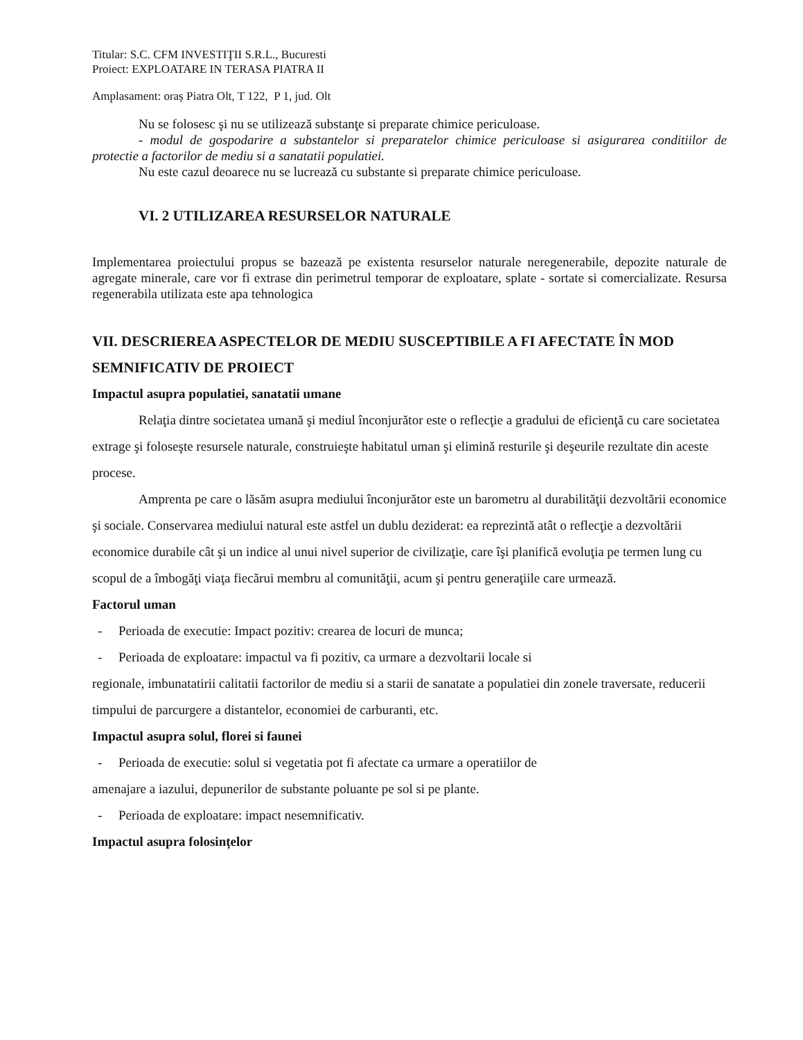Titular: S.C. CFM INVESTIŢII S.R.L., Bucuresti
Proiect: EXPLOATARE IN TERASA PIATRA II
Amplasament: oraș Piatra Olt, T 122, P 1, jud. Olt
Nu se folosesc şi nu se utilizează substanţe si preparate chimice periculoase.
- modul de gospodarire a substantelor si preparatelor chimice periculoase si asigurarea conditiilor de protectie a factorilor de mediu si a sanatatii populatiei.
Nu este cazul deoarece nu se lucrează cu substante si preparate chimice periculoase.
VI. 2 UTILIZAREA RESURSELOR NATURALE
Implementarea proiectului propus se bazează pe existenta resurselor naturale neregenerabile, depozite naturale de agregate minerale, care vor fi extrase din perimetrul temporar de exploatare, splate - sortate si comercializate. Resursa regenerabila utilizata este apa tehnologica
VII. DESCRIEREA ASPECTELOR DE MEDIU SUSCEPTIBILE A FI AFECTATE ÎN MOD SEMNIFICATIV DE PROIECT
Impactul asupra populatiei, sanatatii umane
Relaţia dintre societatea umană şi mediul înconjurător este o reflecţie a gradului de eficienţă cu care societatea extrage şi foloseşte resursele naturale, construieşte habitatul uman şi elimină resturile şi deşeurile rezultate din aceste procese.
Amprenta pe care o lăsăm asupra mediului înconjurător este un barometru al durabilităţii dezvoltării economice şi sociale. Conservarea mediului natural este astfel un dublu deziderat: ea reprezintă atât o reflecţie a dezvoltării economice durabile cât şi un indice al unui nivel superior de civilizaţie, care îşi planifică evoluţia pe termen lung cu scopul de a îmbogăţi viaţa fiecărui membru al comunităţii, acum şi pentru generaţiile care urmează.
Factorul uman
- Perioada de executie: Impact pozitiv: crearea de locuri de munca;
- Perioada de exploatare: impactul va fi pozitiv, ca urmare a dezvoltarii locale si
regionale, imbunatatirii calitatii factorilor de mediu si a starii de sanatate a populatiei din zonele traversate, reducerii timpului de parcurgere a distantelor, economiei de carburanti, etc.
Impactul asupra solul, florei si faunei
- Perioada de executie: solul si vegetatia pot fi afectate ca urmare a operatiilor de
amenajare a iazului, depunerilor de substante poluante pe sol si pe plante.
- Perioada de exploatare: impact nesemnificativ.
Impactul asupra folosințelor